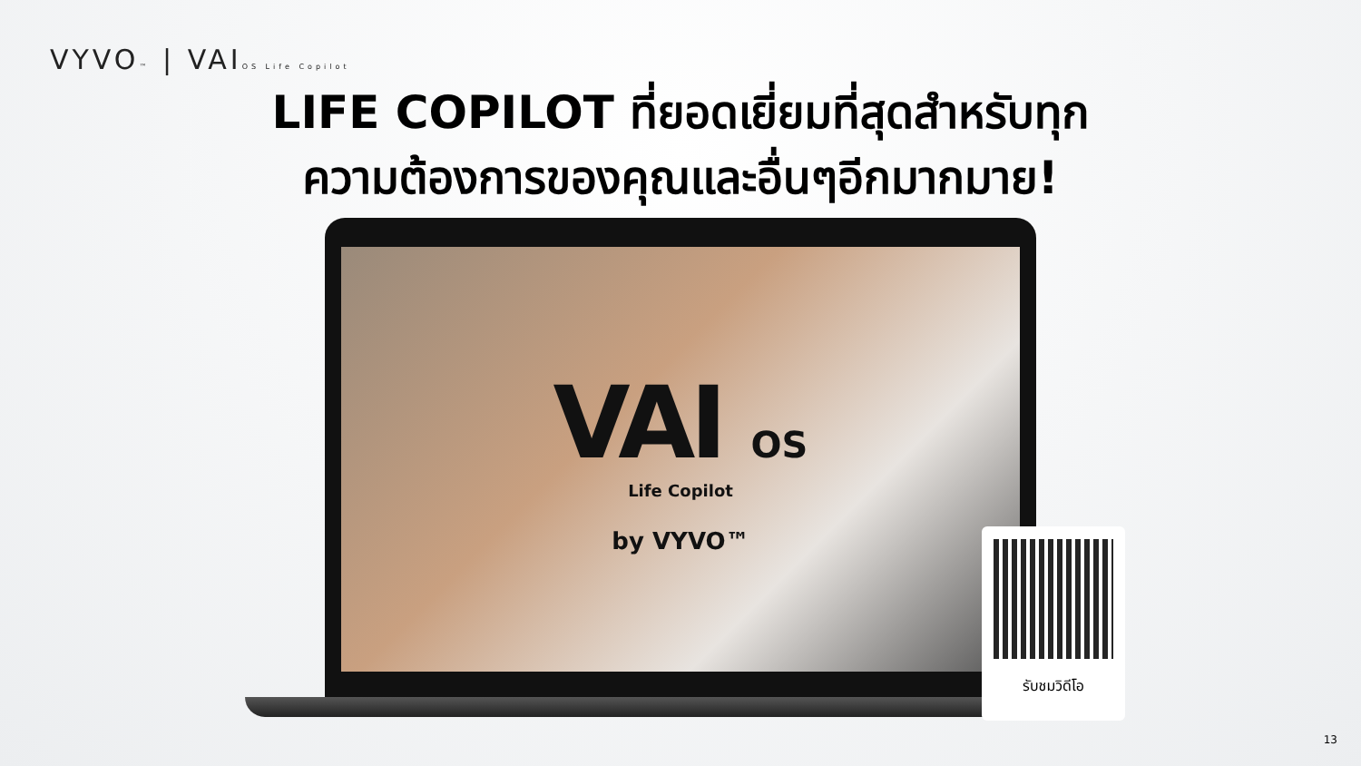VYVO™ | VAIOS Life Copilot
LIFE COPILOT ที่ยอดเยี่ยมที่สุดสำหรับทุก
ความต้องการของคุณและอื่นๆอีกมากมาย!
VAI OS
Life Copilot
by VYVO™
รับชมวิดีโอ
13